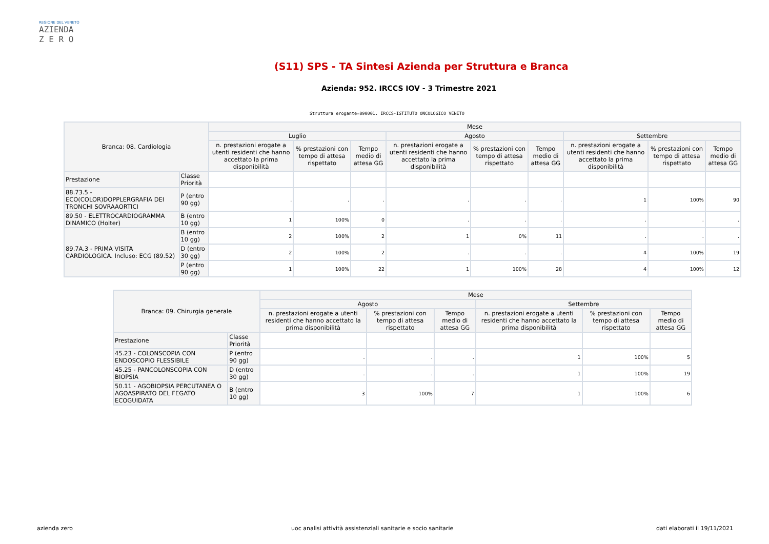REGIONE DEL VENETO
AZIENDA
Z E R O
(S11) SPS - TA Sintesi Azienda per Struttura e Branca
Azienda: 952. IRCCS IOV - 3 Trimestre 2021
Struttura erogante=890001. IRCCS-ISTITUTO ONCOLOGICO VENETO
| Branca: 08. Cardiologia | | Mese | | | | | | | | |
| --- | --- | --- | --- | --- | --- | --- | --- | --- | --- | --- |
| | | Luglio | | | Agosto | | | Settembre | | |
| | | n. prestazioni erogate a utenti residenti che hanno accettato la prima disponibilità | % prestazioni con tempo di attesa rispettato | Tempo medio di attesa GG | n. prestazioni erogate a utenti residenti che hanno accettato la prima disponibilità | % prestazioni con tempo di attesa rispettato | Tempo medio di attesa GG | n. prestazioni erogate a utenti residenti che hanno accettato la prima disponibilità | % prestazioni con tempo di attesa rispettato | Tempo medio di attesa GG |
| Prestazione | Classe Priorità | | | | | | | | | |
| 88.73.5 - ECO(COLOR)DOPPLERGRAFIA DEI TRONCHI SOVRAAORTICI | P (entro 90 gg) | . | . | . | . | . | . | 1 | 100% | 90 |
| 89.50 - ELETTROCARDIOGRAMMA DINAMICO (Holter) | B (entro 10 gg) | 1 | 100% | 0 | . | . | . | . | . | . |
| 89.7A.3 - PRIMA VISITA CARDIOLOGICA. Incluso: ECG (89.52) | B (entro 10 gg) | 2 | 100% | 2 | 1 | 0% | 11 | . | . | . |
| | D (entro 30 gg) | 2 | 100% | 2 | . | . | . | 4 | 100% | 19 |
| | P (entro 90 gg) | 1 | 100% | 22 | 1 | 100% | 28 | 4 | 100% | 12 |
| Branca: 09. Chirurgia generale | | Mese | | | | | |
| --- | --- | --- | --- | --- | --- | --- | --- |
| | | Agosto | | | Settembre | | |
| | | n. prestazioni erogate a utenti residenti che hanno accettato la prima disponibilità | % prestazioni con tempo di attesa rispettato | Tempo medio di attesa GG | n. prestazioni erogate a utenti residenti che hanno accettato la prima disponibilità | % prestazioni con tempo di attesa rispettato | Tempo medio di attesa GG |
| Prestazione | Classe Priorità | | | | | | |
| 45.23 - COLONSCOPIA CON ENDOSCOPIO FLESSIBILE | P (entro 90 gg) | . | . | . | 1 | 100% | 5 |
| 45.25 - PANCOLONSCOPIA CON BIOPSIA | D (entro 30 gg) | . | . | . | 1 | 100% | 19 |
| 50.11 - AGOBIOPSIA PERCUTANEA O AGOASPIRATO DEL FEGATO ECOGUIDATA | B (entro 10 gg) | 3 | 100% | 7 | 1 | 100% | 6 |
azienda zero
uoc analisi attività assistenziali sanitarie e socio sanitarie
dati elaborati il 19/11/2021